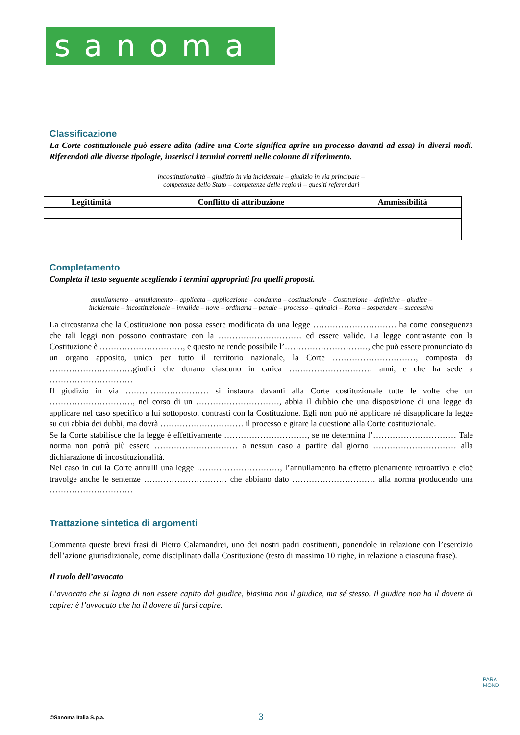sanoma
Classificazione
La Corte costituzionale può essere adìta (adire una Corte significa aprire un processo davanti ad essa) in diversi modi. Riferendoti alle diverse tipologie, inserisci i termini corretti nelle colonne di riferimento.
incostituzionalità – giudizio in via incidentale – giudizio in via principale –
competenze dello Stato – competenze delle regioni – quesiti referendari
| Legittimità | Conflitto di attribuzione | Ammissibilità |
| --- | --- | --- |
Completamento
Completa il testo seguente scegliendo i termini appropriati fra quelli proposti.
annullamento – annullamento – applicata – applicazione – condanna – costituzionale – Costituzione – definitive – giudice –
incidentale – incostituzionale – invalida – nove – ordinaria – penale – processo – quindici – Roma – sospendere – successivo
La circostanza che la Costituzione non possa essere modificata da una legge ………………………… ha come conseguenza che tali leggi non possono contrastare con la ………………………… ed essere valide. La legge contrastante con la Costituzione è …………………………, e questo ne rende possibile l’…………………………, che può essere pronunciato da un organo apposito, unico per tutto il territorio nazionale, la Corte …………………………, composta da …………………………giudici che durano ciascuno in carica ………………………… anni, e che ha sede a …………………………
Il giudizio in via ………………………… si instaura davanti alla Corte costituzionale tutte le volte che un …………………………, nel corso di un …………………………, abbia il dubbio che una disposizione di una legge da applicare nel caso specifico a lui sottoposto, contrasti con la Costituzione. Egli non può né applicare né disapplicare la legge su cui abbia dei dubbi, ma dovrà ………………………… il processo e girare la questione alla Corte costituzionale.
Se la Corte stabilisce che la legge è effettivamente …………………………, se ne determina l’………………………… Tale norma non potrà più essere ………………………… a nessun caso a partire dal giorno ………………………… alla dichiarazione di incostituzionalità.
Nel caso in cui la Corte annulli una legge …………………………, l’annullamento ha effetto pienamente retroattivo e cioè travolge anche le sentenze ………………………… che abbiano dato ………………………… alla norma producendo una …………………………
Trattazione sintetica di argomenti
Commenta queste brevi frasi di Pietro Calamandrei, uno dei nostri padri costituenti, ponendole in relazione con l’esercizio dell’azione giurisdizionale, come disciplinato dalla Costituzione (testo di massimo 10 righe, in relazione a ciascuna frase).
Il ruolo dell’avvocato
L’avvocato che si lagna di non essere capito dal giudice, biasima non il giudice, ma sé stesso. Il giudice non ha il dovere di capire: è l’avvocato che ha il dovere di farsi capire.
PARA
MOND
©Sanoma Italia S.p.a. 3